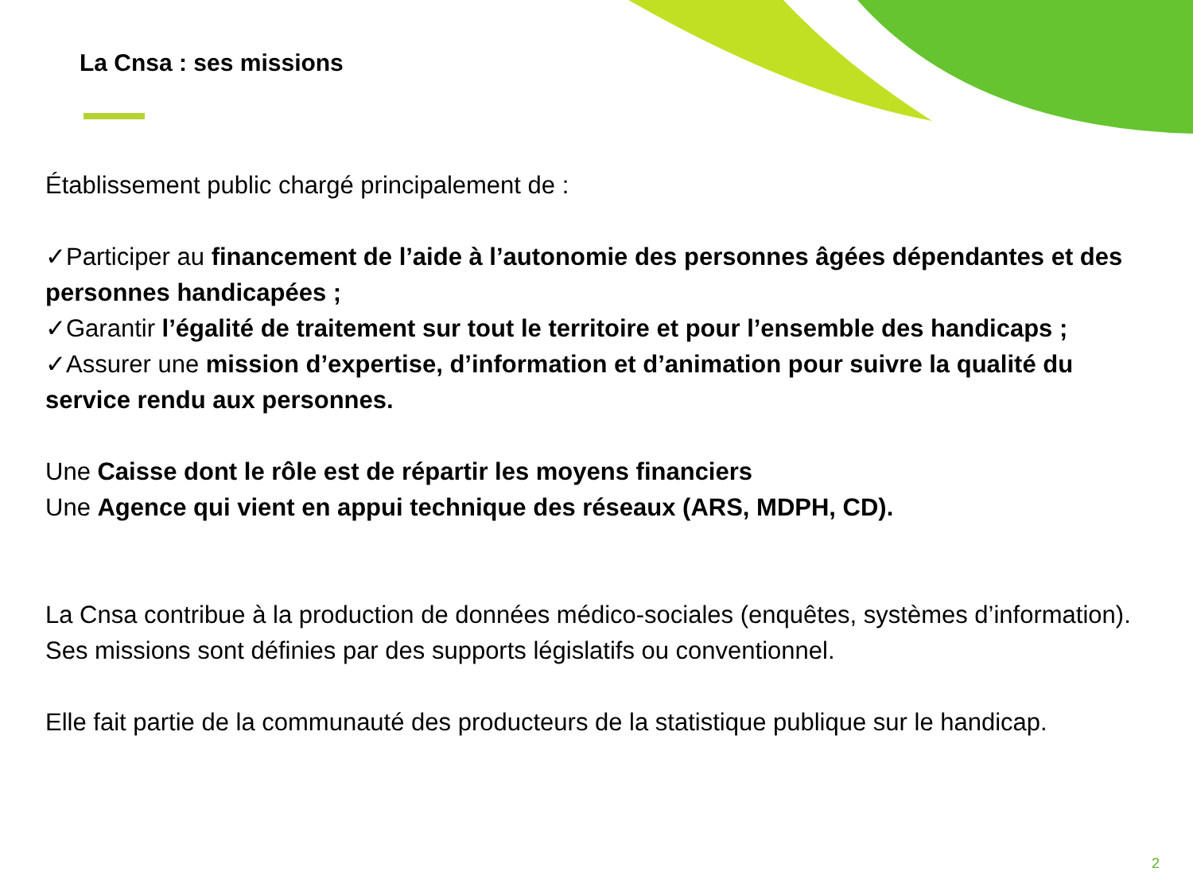La Cnsa : ses missions
Établissement public chargé principalement de :
✓Participer au financement de l’aide à l’autonomie des personnes âgées dépendantes et des personnes handicapées ;
✓Garantir l’égalité de traitement sur tout le territoire et pour l’ensemble des handicaps ;
✓Assurer une mission d’expertise, d’information et d’animation pour suivre la qualité du service rendu aux personnes.
Une Caisse dont le rôle est de répartir les moyens financiers
Une Agence qui vient en appui technique des réseaux (ARS, MDPH, CD).
La Cnsa contribue à la production de données médico-sociales (enquêtes, systèmes d’information). Ses missions sont définies par des supports législatifs ou conventionnel.
Elle fait partie de la communauté des producteurs de la statistique publique sur le handicap.
2